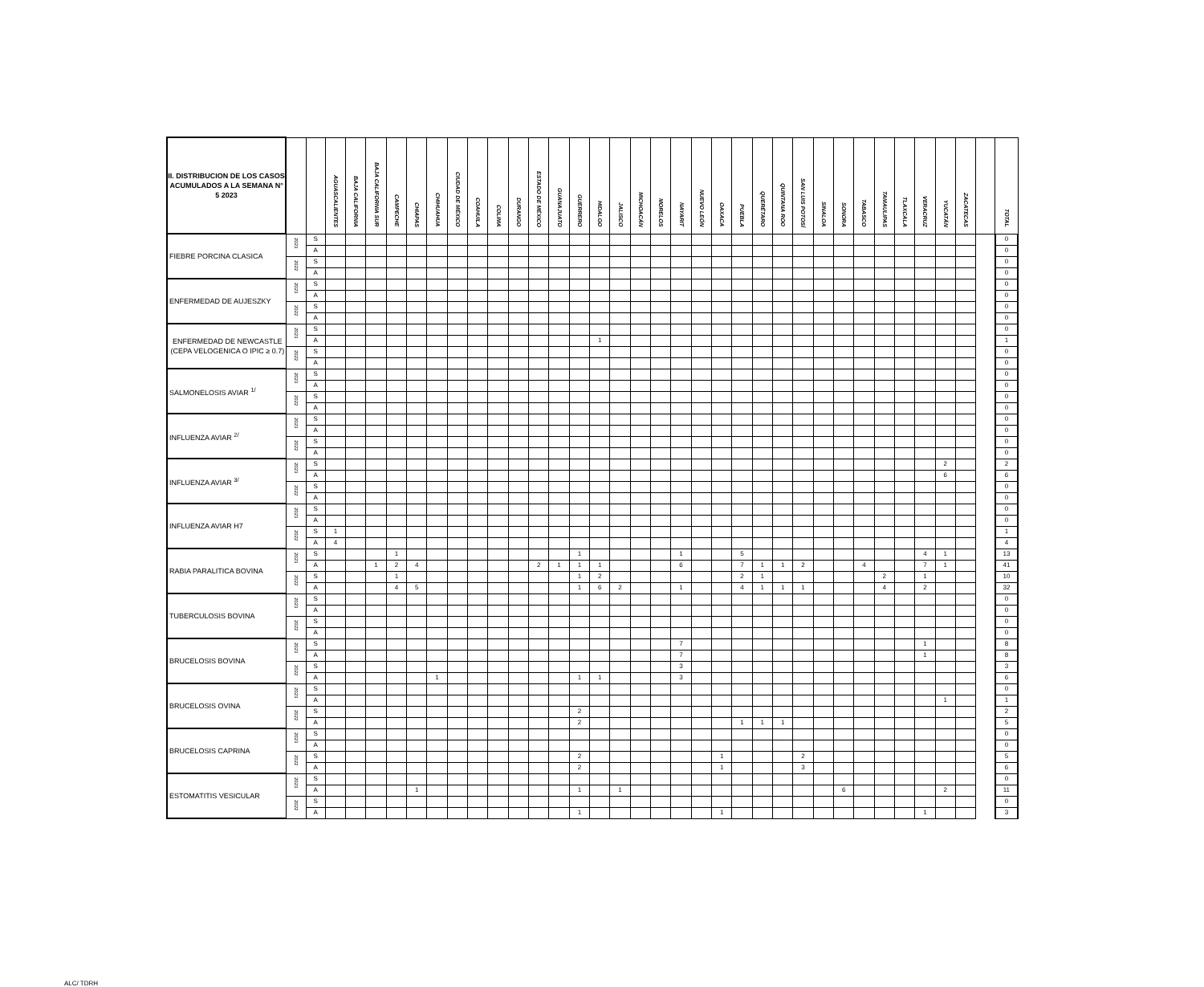| II. DISTRIBUCION DE LOS CASOS ACUMULADOS A LA SEMANA N° 5 2023 | | | AGUASCALIENTES | BAJA CALIFORNIA | BAJA CALIFORNIA SUR | CAMPECHE | CHIAPAS | CHIHUAHUA | CIUDAD DE MÉXICO | COAHUILA | COLIMA | DURANGO | ESTADO DE MÉXICO | GUANAJUATO | GUERRERO | HIDALGO | JALISCO | MICHOACÁN | MORELOS | NAYARIT | NUEVO LEÓN | OAXACA | PUEBLA | QUERÉTARO | QUINTANA ROO | SAN LUIS POTOSÍ | SINALOA | SONORA | TABASCO | TAMAULIPAS | TLAXCALA | VERACRUZ | YUCATÁN | ZACATECAS | | TOTAL |
| --- | --- | --- | --- | --- | --- | --- | --- | --- | --- | --- | --- | --- | --- | --- | --- | --- | --- | --- | --- | --- | --- | --- | --- | --- | --- | --- | --- | --- | --- | --- | --- | --- | --- | --- | --- | --- |
| FIEBRE PORCINA CLASICA | 2023 | S | | | | | | | | | | | | | | | | | | | | | | | | | | | | | | | | | | 0 |
| | | A | | | | | | | | | | | | | | | | | | | | | | | | | | | | | | | | | | 0 |
| | 2022 | S | | | | | | | | | | | | | | | | | | | | | | | | | | | | | | | | | | 0 |
| | | A | | | | | | | | | | | | | | | | | | | | | | | | | | | | | | | | | | 0 |
| ENFERMEDAD DE AUJESZKY | 2023 | S | | | | | | | | | | | | | | | | | | | | | | | | | | | | | | | | | | 0 |
| | | A | | | | | | | | | | | | | | | | | | | | | | | | | | | | | | | | | | 0 |
| | 2022 | S | | | | | | | | | | | | | | | | | | | | | | | | | | | | | | | | | | 0 |
| | | A | | | | | | | | | | | | | | | | | | | | | | | | | | | | | | | | | | 0 |
| ENFERMEDAD DE NEWCASTLE (CEPA VELOGENICA O IPIC ≥ 0.7) | 2023 | S | | | | | | | | | | | | | | | | | | | | | | | | | | | | | | | | | | 0 |
| | | A | | | | | | | | | | | | | | 1 | | | | | | | | | | | | | | | | | | | | 1 |
| | 2022 | S | | | | | | | | | | | | | | | | | | | | | | | | | | | | | | | | | | 0 |
| | | A | | | | | | | | | | | | | | | | | | | | | | | | | | | | | | | | | | 0 |
| SALMONELOSIS AVIAR <sup>1/</sup> | 2023 | S | | | | | | | | | | | | | | | | | | | | | | | | | | | | | | | | | | 0 |
| | | A | | | | | | | | | | | | | | | | | | | | | | | | | | | | | | | | | | 0 |
| | 2022 | S | | | | | | | | | | | | | | | | | | | | | | | | | | | | | | | | | | 0 |
| | | A | | | | | | | | | | | | | | | | | | | | | | | | | | | | | | | | | | 0 |
| INFLUENZA AVIAR <sup>2/</sup> | 2023 | S | | | | | | | | | | | | | | | | | | | | | | | | | | | | | | | | | | 0 |
| | | A | | | | | | | | | | | | | | | | | | | | | | | | | | | | | | | | | | 0 |
| | 2022 | S | | | | | | | | | | | | | | | | | | | | | | | | | | | | | | | | | | 0 |
| | | A | | | | | | | | | | | | | | | | | | | | | | | | | | | | | | | | | | 0 |
| INFLUENZA AVIAR <sup>3/</sup> | 2023 | S | | | | | | | | | | | | | | | | | | | | | | | | | | | | | | | 2 | | | 2 |
| | | A | | | | | | | | | | | | | | | | | | | | | | | | | | | | | | | 6 | | | 6 |
| | 2022 | S | | | | | | | | | | | | | | | | | | | | | | | | | | | | | | | | | | 0 |
| | | A | | | | | | | | | | | | | | | | | | | | | | | | | | | | | | | | | | 0 |
| INFLUENZA AVIAR H7 | 2023 | S | | | | | | | | | | | | | | | | | | | | | | | | | | | | | | | | | | 0 |
| | | A | | | | | | | | | | | | | | | | | | | | | | | | | | | | | | | | | | 0 |
| | 2022 | S | 1 | | | | | | | | | | | | | | | | | | | | | | | | | | | | | | | | | 1 |
| | | A | 4 | | | | | | | | | | | | | | | | | | | | | | | | | | | | | | | | | 4 |
| RABIA PARALITICA BOVINA | 2023 | S | | | | 1 | | | | | | | | | 1 | | | | | 1 | | | 5 | | | | | | | | | 4 | 1 | | | 13 |
| | | A | | | 1 | 2 | 4 | | | | | | 2 | 1 | 1 | 1 | | | | 6 | | | 7 | 1 | 1 | 2 | | | 4 | | | 7 | 1 | | | 41 |
| | 2022 | S | | | | 1 | | | | | | | | | 1 | 2 | | | | | | | 2 | 1 | | | | | | 2 | | 1 | | | | 10 |
| | | A | | | | 4 | 5 | | | | | | | | 1 | 6 | 2 | | | 1 | | | 4 | 1 | 1 | 1 | | | | 4 | | 2 | | | | 32 |
| TUBERCULOSIS BOVINA | 2023 | S | | | | | | | | | | | | | | | | | | | | | | | | | | | | | | | | | | 0 |
| | | A | | | | | | | | | | | | | | | | | | | | | | | | | | | | | | | | | | 0 |
| | 2022 | S | | | | | | | | | | | | | | | | | | | | | | | | | | | | | | | | | | 0 |
| | | A | | | | | | | | | | | | | | | | | | | | | | | | | | | | | | | | | | 0 |
| BRUCELOSIS BOVINA | 2023 | S | | | | | | | | | | | | | | | | | | 7 | | | | | | | | | | | | 1 | | | | 8 |
| | | A | | | | | | | | | | | | | | | | | | 7 | | | | | | | | | | | | 1 | | | | 8 |
| | 2022 | S | | | | | | | | | | | | | | | | | | 3 | | | | | | | | | | | | | | | | 3 |
| | | A | | | | | | 1 | | | | | | | 1 | 1 | | | | 3 | | | | | | | | | | | | | | | | 6 |
| BRUCELOSIS OVINA | 2023 | S | | | | | | | | | | | | | | | | | | | | | | | | | | | | | | | | | | 0 |
| | | A | | | | | | | | | | | | | | | | | | | | | | | | | | | | | | | 1 | | | 1 |
| | 2022 | S | | | | | | | | | | | | | 2 | | | | | | | | | | | | | | | | | | | | | 2 |
| | | A | | | | | | | | | | | | | 2 | | | | | | | | 1 | 1 | 1 | | | | | | | | | | | 5 |
| BRUCELOSIS CAPRINA | 2023 | S | | | | | | | | | | | | | | | | | | | | | | | | | | | | | | | | | | 0 |
| | | A | | | | | | | | | | | | | | | | | | | | | | | | | | | | | | | | | | 0 |
| | 2022 | S | | | | | | | | | | | | | 2 | | | | | | | 1 | | | | 2 | | | | | | | | | | 5 |
| | | A | | | | | | | | | | | | | 2 | | | | | | | 1 | | | | 3 | | | | | | | | | | 6 |
| ESTOMATITIS VESICULAR | 2023 | S | | | | | | | | | | | | | | | | | | | | | | | | | | | | | | | | | | 0 |
| | | A | | | | | 1 | | | | | | | | 1 | | 1 | | | | | | | | | | | 6 | | | | | 2 | | | 11 |
| | 2022 | S | | | | | | | | | | | | | | | | | | | | | | | | | | | | | | | | | | 0 |
| | | A | | | | | | | | | | | | | 1 | | | | | | | 1 | | | | | | | | | | 1 | | | | 3 |
ALC/ TDRH